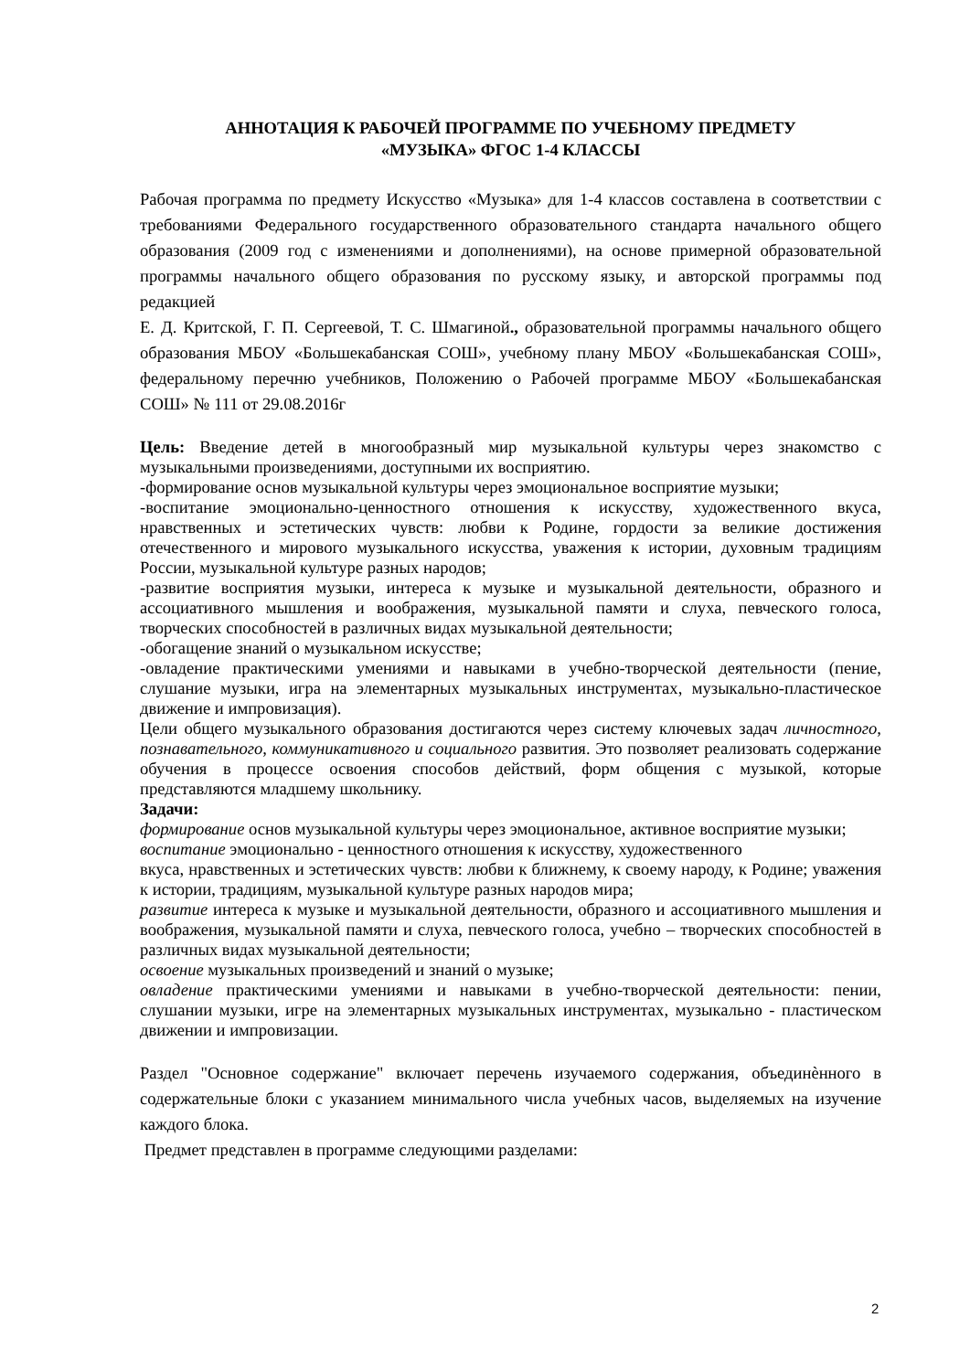АННОТАЦИЯ К РАБОЧЕЙ ПРОГРАММЕ ПО УЧЕБНОМУ ПРЕДМЕТУ
«МУЗЫКА» ФГОС 1-4 КЛАССЫ
Рабочая программа по предмету Искусство «Музыка» для 1-4 классов составлена в соответствии с требованиями Федерального государственного образовательного стандарта начального общего образования (2009 год с изменениями и дополнениями), на основе примерной образовательной программы начального общего образования по русскому языку, и авторской программы под редакцией
Е. Д. Критской, Г. П. Сергеевой, Т. С. Шмагиной., образовательной программы начального общего образования МБОУ «Большекабанская СОШ», учебному плану МБОУ «Большекабанская СОШ», федеральному перечню учебников, Положению о Рабочей программе МБОУ «Большекабанская СОШ» № 111 от 29.08.2016г
Цель: Введение детей в многообразный мир музыкальной культуры через знакомство с музыкальными произведениями, доступными их восприятию.
-формирование основ музыкальной культуры через эмоциональное восприятие музыки;
-воспитание эмоционально-ценностного отношения к искусству, художественного вкуса, нравственных и эстетических чувств: любви к Родине, гордости за великие достижения отечественного и мирового музыкального искусства, уважения к истории, духовным традициям России, музыкальной культуре разных народов;
-развитие восприятия музыки, интереса к музыке и музыкальной деятельности, образного и ассоциативного мышления и воображения, музыкальной памяти и слуха, певческого голоса, творческих способностей в различных видах музыкальной деятельности;
-обогащение знаний о музыкальном искусстве;
-овладение практическими умениями и навыками в учебно-творческой деятельности (пение, слушание музыки, игра на элементарных музыкальных инструментах, музыкально-пластическое движение и импровизация).
Цели общего музыкального образования достигаются через систему ключевых задач личностного, познавательного, коммуникативного и социального развития. Это позволяет реализовать содержание обучения в процессе освоения способов действий, форм общения с музыкой, которые представляются младшему школьнику.
Задачи:
формирование основ музыкальной культуры через эмоциональное, активное восприятие музыки;
воспитание эмоционально - ценностного отношения к искусству, художественного
вкуса, нравственных и эстетических чувств: любви к ближнему, к своему народу, к Родине; уважения к истории, традициям, музыкальной культуре разных народов мира;
развитие интереса к музыке и музыкальной деятельности, образного и ассоциативного мышления и воображения, музыкальной памяти и слуха, певческого голоса, учебно – творческих способностей в различных видах музыкальной деятельности;
освоение музыкальных произведений и знаний о музыке;
овладение практическими умениями и навыками в учебно-творческой деятельности: пении, слушании музыки, игре на элементарных музыкальных инструментах, музыкально - пластическом движении и импровизации.
Раздел "Основное содержание" включает перечень изучаемого содержания, объединѐнного в содержательные блоки с указанием минимального числа учебных часов, выделяемых на изучение каждого блока.
Предмет представлен в программе следующими разделами:
2